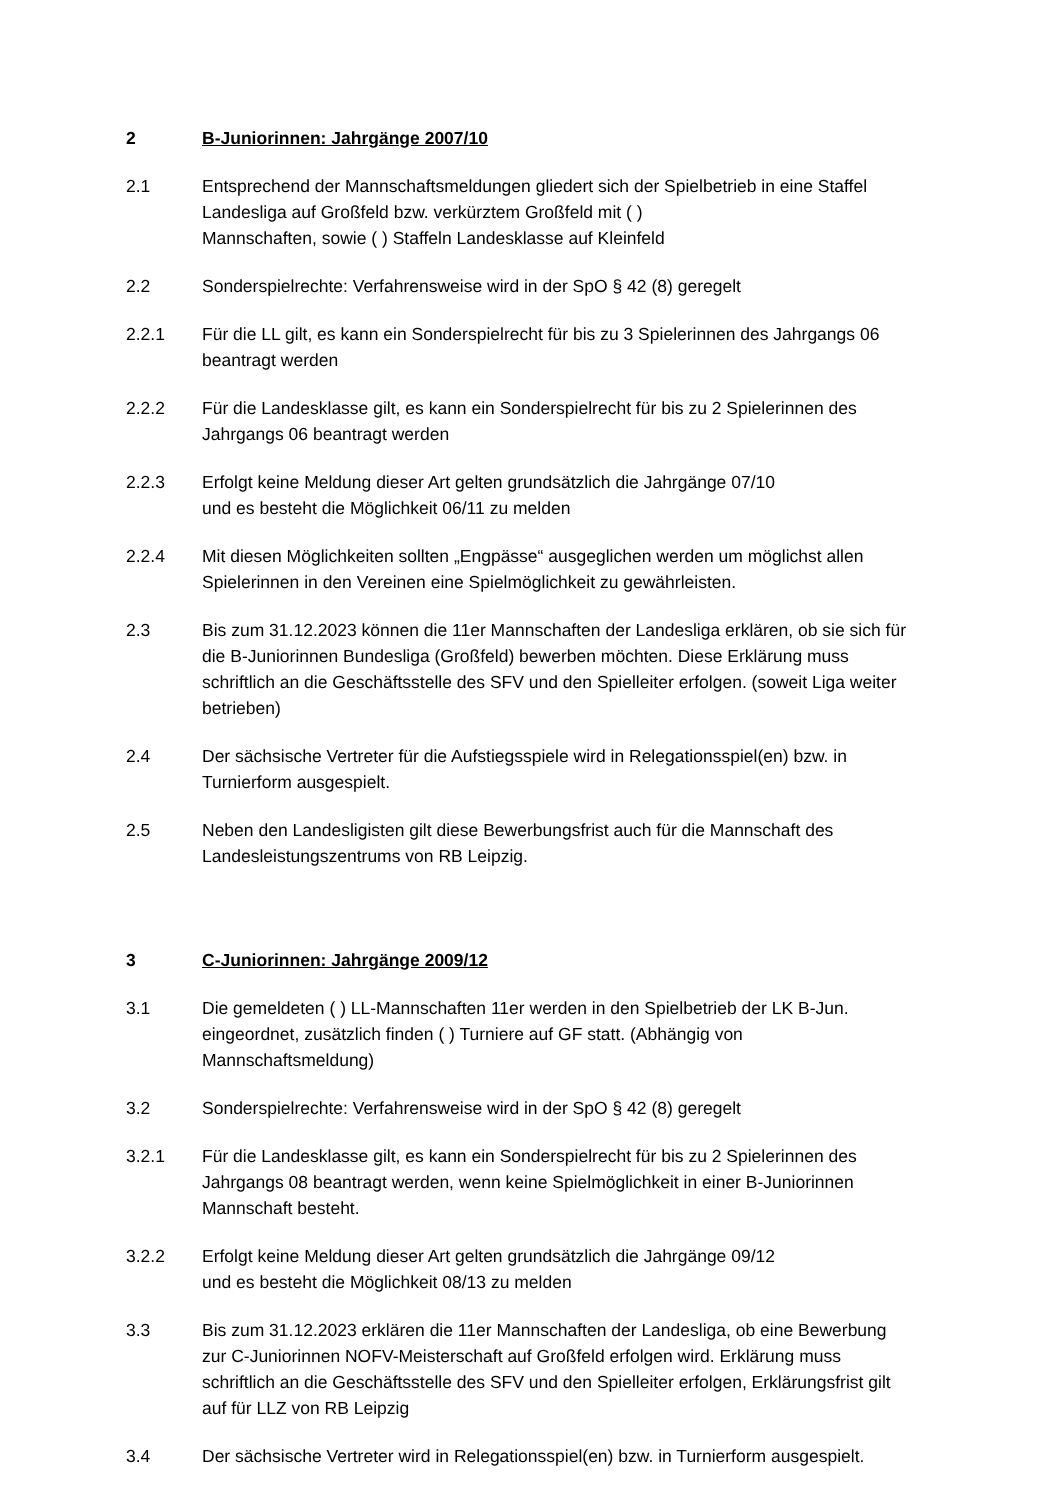2 B-Juniorinnen: Jahrgänge 2007/10
2.1 Entsprechend der Mannschaftsmeldungen gliedert sich der Spielbetrieb in eine Staffel Landesliga auf Großfeld bzw. verkürztem Großfeld mit ( )
Mannschaften, sowie ( ) Staffeln Landesklasse auf Kleinfeld
2.2 Sonderspielrechte: Verfahrensweise wird in der SpO § 42 (8) geregelt
2.2.1 Für die LL gilt, es kann ein Sonderspielrecht für bis zu 3 Spielerinnen des Jahrgangs 06 beantragt werden
2.2.2 Für die Landesklasse gilt, es kann ein Sonderspielrecht für bis zu 2 Spielerinnen des Jahrgangs 06 beantragt werden
2.2.3 Erfolgt keine Meldung dieser Art gelten grundsätzlich die Jahrgänge 07/10
und es besteht die Möglichkeit 06/11 zu melden
2.2.4 Mit diesen Möglichkeiten sollten „Engpässe“ ausgeglichen werden um möglichst allen Spielerinnen in den Vereinen eine Spielmöglichkeit zu gewährleisten.
2.3 Bis zum 31.12.2023 können die 11er Mannschaften der Landesliga erklären, ob sie sich für die B-Juniorinnen Bundesliga (Großfeld) bewerben möchten. Diese Erklärung muss schriftlich an die Geschäftsstelle des SFV und den Spielleiter erfolgen. (soweit Liga weiter betrieben)
2.4 Der sächsische Vertreter für die Aufstiegsspiele wird in Relegationsspiel(en) bzw. in Turnierform ausgespielt.
2.5 Neben den Landesligisten gilt diese Bewerbungsfrist auch für die Mannschaft des Landesleistungszentrums von RB Leipzig.
3 C-Juniorinnen: Jahrgänge 2009/12
3.1 Die gemeldeten ( ) LL-Mannschaften 11er werden in den Spielbetrieb der LK B-Jun. eingeordnet, zusätzlich finden ( ) Turniere auf GF statt. (Abhängig von Mannschaftsmeldung)
3.2 Sonderspielrechte: Verfahrensweise wird in der SpO § 42 (8) geregelt
3.2.1 Für die Landesklasse gilt, es kann ein Sonderspielrecht für bis zu 2 Spielerinnen des Jahrgangs 08 beantragt werden, wenn keine Spielmöglichkeit in einer B-Juniorinnen Mannschaft besteht.
3.2.2 Erfolgt keine Meldung dieser Art gelten grundsätzlich die Jahrgänge 09/12
und es besteht die Möglichkeit 08/13 zu melden
3.3 Bis zum 31.12.2023 erklären die 11er Mannschaften der Landesliga, ob eine Bewerbung zur C-Juniorinnen NOFV-Meisterschaft auf Großfeld erfolgen wird. Erklärung muss schriftlich an die Geschäftsstelle des SFV und den Spielleiter erfolgen, Erklärungsfrist gilt auf für LLZ von RB Leipzig
3.4 Der sächsische Vertreter wird in Relegationsspiel(en) bzw. in Turnierform ausgespielt.